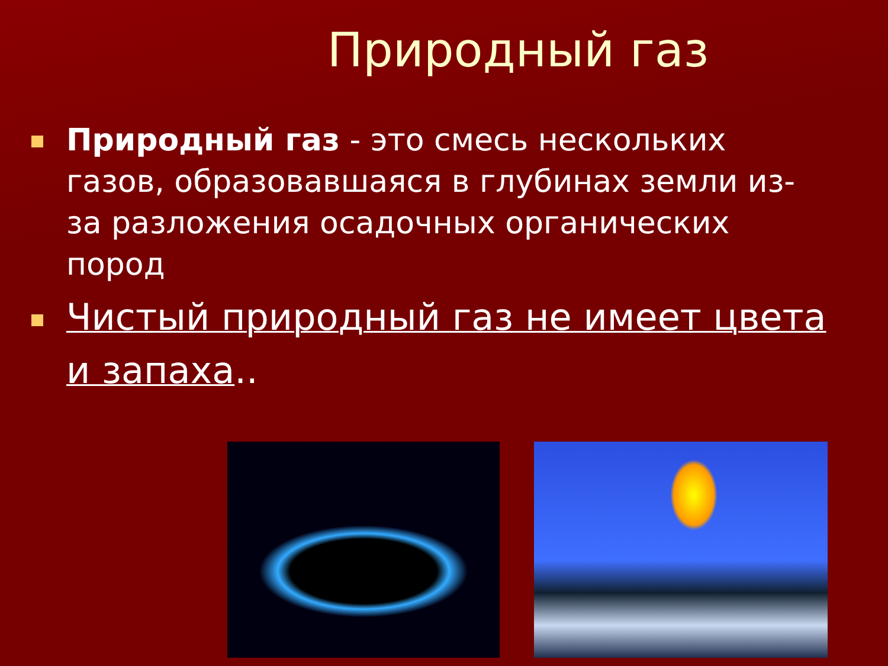Природный газ
Природный газ - это смесь нескольких газов, образовавшаяся в глубинах земли из-за разложения осадочных органических пород
Чистый природный газ не имеет цвета и запаха..